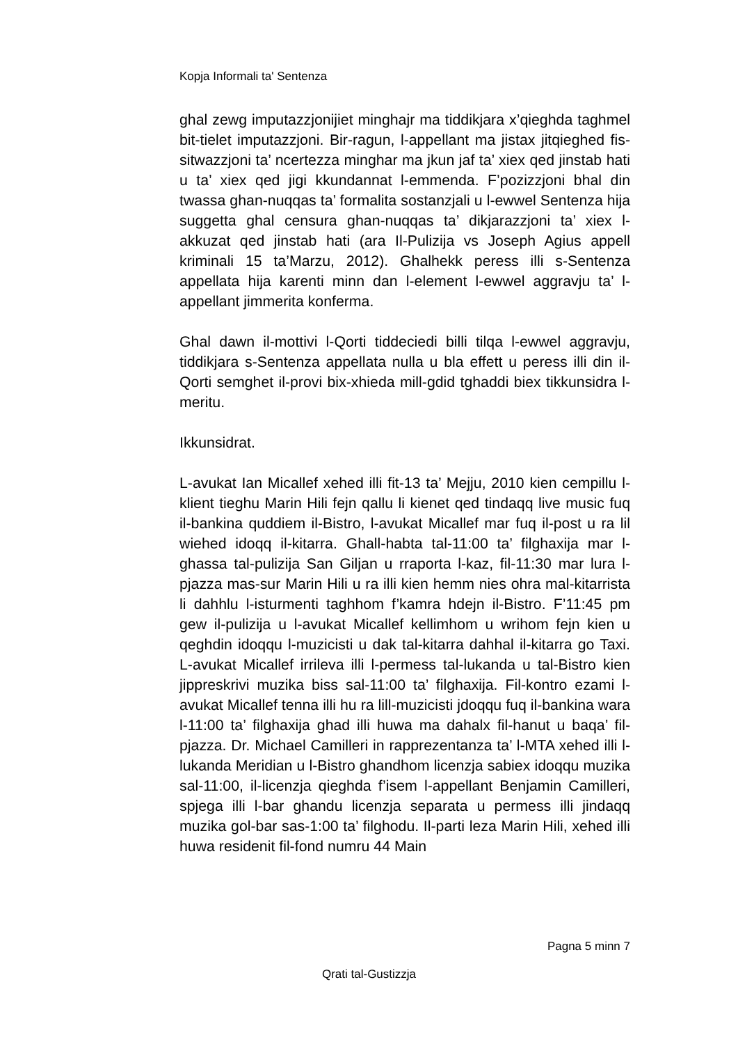Kopja Informali ta' Sentenza
ghal zewg imputazzjonijiet minghajr ma tiddikjara x’qieghda taghmel bit-tielet imputazzjoni. Bir-ragun, l-appellant ma jistax jitqieghed fis-sitwazzjoni ta’ ncertezza minghar ma jkun jaf ta’ xiex qed jinstab hati u ta’ xiex qed jigi kkundannat l-emmenda. F’pozizzjoni bhal din twassa ghan-nuqqas ta’ formalita sostanzjali u l-ewwel Sentenza hija suggetta ghal censura ghan-nuqqas ta’ dikjarazzjoni ta’ xiex l-akkuzat qed jinstab hati (ara Il-Pulizija vs Joseph Agius appell kriminali 15 ta’Marzu, 2012). Ghalhekk peress illi s-Sentenza appellata hija karenti minn dan l-element l-ewwel aggravju ta’ l-appellant jimmerita konferma.
Ghal dawn il-mottivi l-Qorti tiddeciedi billi tilqa l-ewwel aggravju, tiddikjara s-Sentenza appellata nulla u bla effett u peress illi din il-Qorti semghet il-provi bix-xhieda mill-gdid tghaddi biex tikkunsidra l-meritu.
Ikkunsidrat.
L-avukat Ian Micallef xehed illi fit-13 ta’ Mejju, 2010 kien cempillu l-klient tieghu Marin Hili fejn qallu li kienet qed tindaqq live music fuq il-bankina quddiem il-Bistro, l-avukat Micallef mar fuq il-post u ra lil wiehed idoqq il-kitarra. Ghall-habta tal-11:00 ta’ filghaxija mar l-ghassa tal-pulizija San Giljan u rraporta l-kaz, fil-11:30 mar lura l-pjazza mas-sur Marin Hili u ra illi kien hemm nies ohra mal-kitarrista li dahhlu l-isturmenti taghhom f’kamra hdejn il-Bistro. F’11:45 pm gew il-pulizija u l-avukat Micallef kellimhom u wrihom fejn kien u qeghdin idoqqu l-muzicisti u dak tal-kitarra dahhal il-kitarra go Taxi. L-avukat Micallef irrileva illi l-permess tal-lukanda u tal-Bistro kien jippreskrivi muzika biss sal-11:00 ta’ filghaxija. Fil-kontro ezami l-avukat Micallef tenna illi hu ra lill-muzicisti jdoqqu fuq il-bankina wara l-11:00 ta’ filghaxija ghad illi huwa ma dahalx fil-hanut u baqa’ fil-pjazza. Dr. Michael Camilleri in rapprezentanza ta’ l-MTA xehed illi l-lukanda Meridian u l-Bistro ghandhom licenzja sabiex idoqqu muzika sal-11:00, il-licenzja qieghda f’isem l-appellant Benjamin Camilleri, spjega illi l-bar ghandu licenzja separata u permess illi jindaqq muzika gol-bar sas-1:00 ta’ filghodu. Il-parti leza Marin Hili, xehed illi huwa residenit fil-fond numru 44 Main
Pagna 5 minn 7
Qrati tal-Gustizzja